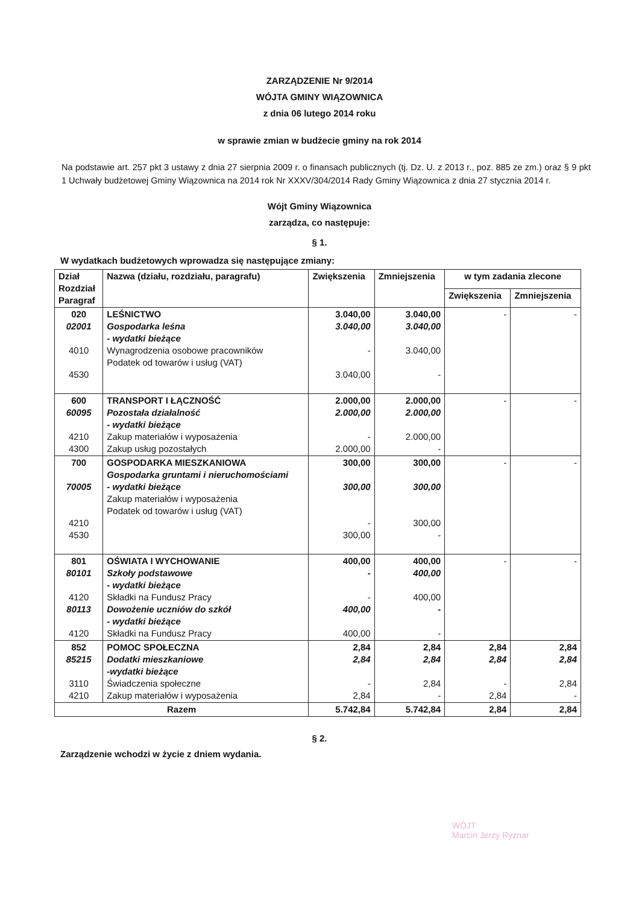ZARZĄDZENIE Nr 9/2014
WÓJTA GMINY WIĄZOWNICA
z dnia 06 lutego 2014 roku
w sprawie zmian w budżecie gminy na rok 2014
Na podstawie art. 257 pkt 3 ustawy z dnia 27 sierpnia 2009 r. o finansach publicznych (tj. Dz. U. z 2013 r., poz. 885 ze zm.) oraz § 9 pkt 1 Uchwały budżetowej Gminy Wiązownica na 2014 rok Nr XXXV/304/2014 Rady Gminy Wiązownica z dnia 27 stycznia 2014 r.
Wójt Gminy Wiązownica
zarządza, co następuje:
§ 1.
W wydatkach budżetowych wprowadza się następujące zmiany:
| Dział Rozdział Paragraf | Nazwa (działu, rozdziału, paragrafu) | Zwiększenia | Zmniejszenia | w tym zadania zlecone | |
| --- | --- | --- | --- | --- | --- |
| | | | | Zwiększenia | Zmniejszenia |
| 020 02001 4010 4530 | LEŚNICTWO Gospodarka leśna - wydatki bieżące Wynagrodzenia osobowe pracowników Podatek od towarów i usług (VAT) | 3.040,00 3.040,00 - 3.040,00 | 3.040,00 3.040,00 3.040,00 - | - | - |
| 600 60095 4210 4300 | TRANSPORT I ŁĄCZNOŚĆ Pozostała działalność - wydatki bieżące Zakup materiałów i wyposażenia Zakup usług pozostałych | 2.000,00 2.000,00 - 2.000,00 | 2.000,00 2.000,00 2.000,00 - | - | - |
| 700 70005 4210 4530 | GOSPODARKA MIESZKANIOWA Gospodarka gruntami i nieruchomościami - wydatki bieżące Zakup materiałów i wyposażenia Podatek od towarów i usług (VAT) | 300,00 300,00 - 300,00 | 300,00 300,00 300,00 - | - | - |
| 801 80101 4120 80113 4120 | OŚWIATA I WYCHOWANIE Szkoły podstawowe - wydatki bieżące Składki na Fundusz Pracy Dowożenie uczniów do szkół - wydatki bieżące Składki na Fundusz Pracy | 400,00 - - 400,00 400,00 | 400,00 400,00 400,00 - - | - | - |
| 852 85215 3110 4210 | POMOC SPOŁECZNA Dodatki mieszkaniowe -wydatki bieżące Świadczenia społeczne Zakup materiałów i wyposażenia | 2,84 2,84 - 2,84 | 2,84 2,84 2,84 - | 2,84 2,84 - 2,84 | 2,84 2,84 2,84 - |
| Razem | | 5.742,84 | 5.742,84 | 2,84 | 2,84 |
§ 2.
Zarządzenie wchodzi w życie z dniem wydania.
WÓJT
Marcin Jerzy Ryznar